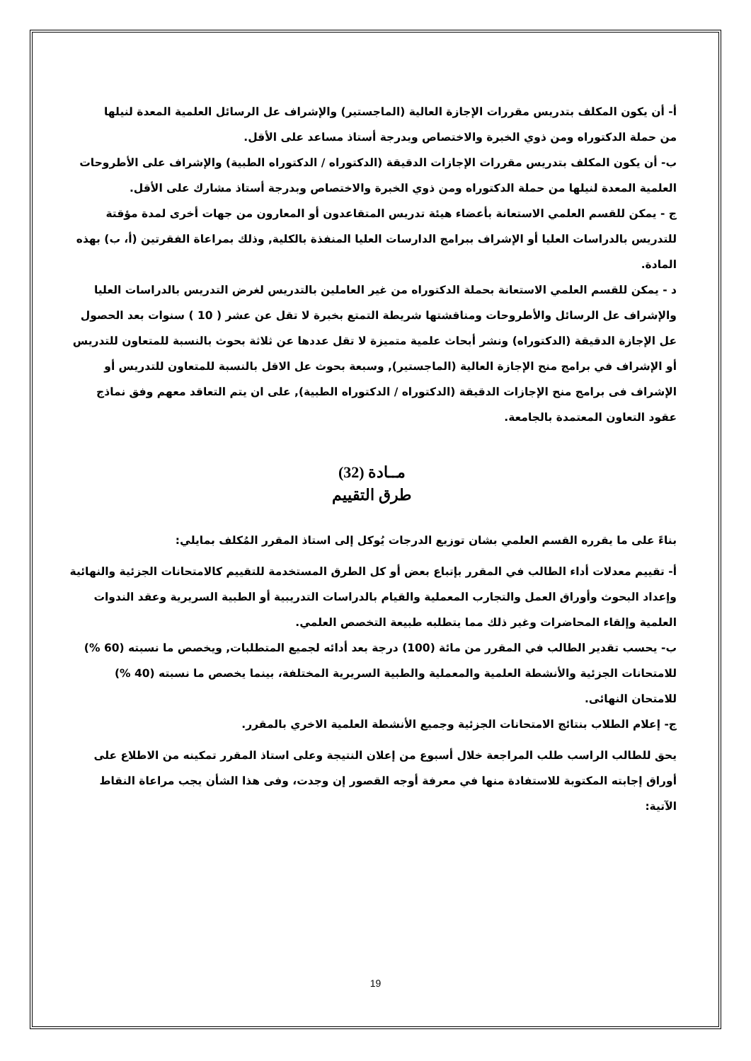أ- أن يكون المكلف بتدريس مقررات الإجازة العالية (الماجستير) والإشراف عل الرسائل العلمية المعدة لنيلها من حملة الدكتوراه ومن ذوي الخبرة والاختصاص وبدرجة أستاذ مساعد على الأقل.
ب- أن يكون المكلف بتدريس مقررات الإجازات الدقيقة (الدكتوراه / الدكتوراه الطبية) والإشراف على الأطروحات العلمية المعدة لنيلها من حملة الدكتوراه ومن ذوي الخبرة والاختصاص وبدرجة أستاذ مشارك على الأقل.
ج - يمكن للقسم العلمي الاستعانة بأعضاء هيئة تدريس المتقاعدون أو المعارون من جهات أخرى لمدة مؤقتة للتدريس بالدراسات العليا أو الإشراف ببرامج الدارسات العليا المنفذة بالكلية, وذلك بمراعاة الفقرتين (أ، ب) بهذه المادة.
د - يمكن للقسم العلمي الاستعانة بحملة الدكتوراه من غير العاملين بالتدريس لغرض التدريس بالدراسات العليا والإشراف عل الرسائل والأطروحات ومناقشتها شريطة التمتع بخبرة لا تقل عن عشر ( 10 ) سنوات بعد الحصول عل الإجازة الدقيقة (الدكتوراه) ونشر أبحاث علمية متميزة لا تقل عددها عن ثلاثة بحوث بالنسبة للمتعاون للتدريس أو الإشراف في برامج منح الإجازة العالية (الماجستير), وسبعة بحوث عل الاقل بالنسبة للمتعاون للتدريس أو الإشراف فى برامج منح الإجازات الدقيقة (الدكتوراه / الدكتوراه الطبية), على ان يتم التعاقد معهم وفق نماذج عقود التعاون المعتمدة بالجامعة.
مــادة (32)
طرق التقييم
بناءً على ما يقرره القسم العلمي بشان توزيع الدرجات يُوكل إلى استاذ المقرر المُكلف بمايلي:
أ- تقييم معدلات أداء الطالب في المقرر بإتباع بعض أو كل الطرق المستخدمة للتقييم كالامتحانات الجزئية والنهائية وإعداد البحوث وأوراق العمل والتجارب المعملية والقيام بالدراسات التدريبية أو الطبية السريرية وعقد الندوات العلمية وإلقاء المحاضرات وغير ذلك مما يتطلبه طبيعة التخصص العلمي.
ب- يحسب تقدير الطالب في المقرر من مائة (100) درجة بعد أدائه لجميع المتطلبات, ويخصص ما نسبته (60 %) للامتحانات الجزئية والأنشطة العلمية والمعملية والطبية السريرية المختلفة، بينما يخصص ما نسبته (40 %) للامتحان النهائى.
ج- إعلام الطلاب بنتائج الامتحانات الجزئية وجميع الأنشطة العلمية الاخري بالمقرر.
يحق للطالب الراسب طلب المراجعة خلال أسبوع من إعلان النتيجة وعلى استاذ المقرر تمكينه من الاطلاع على أوراق إجابته المكتوبة للاستفادة منها في معرفة أوجه القصور إن وجدت، وفى هذا الشأن يجب مراعاة النقاط الآتية:
19